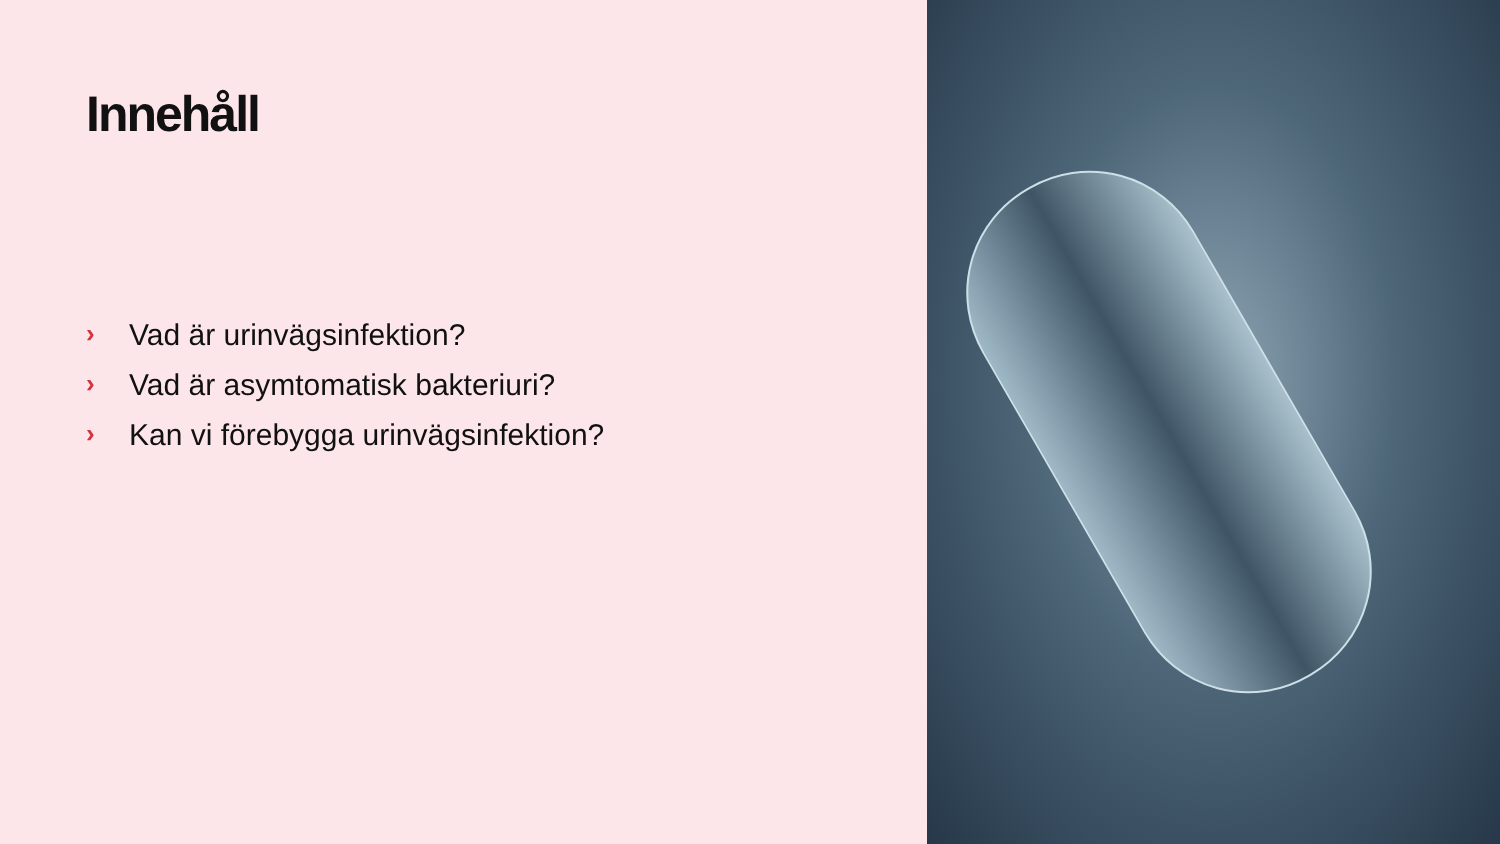Innehåll
› Vad är urinvägsinfektion?
› Vad är asymtomatisk bakteriuri?
› Kan vi förebygga urinvägsinfektion?